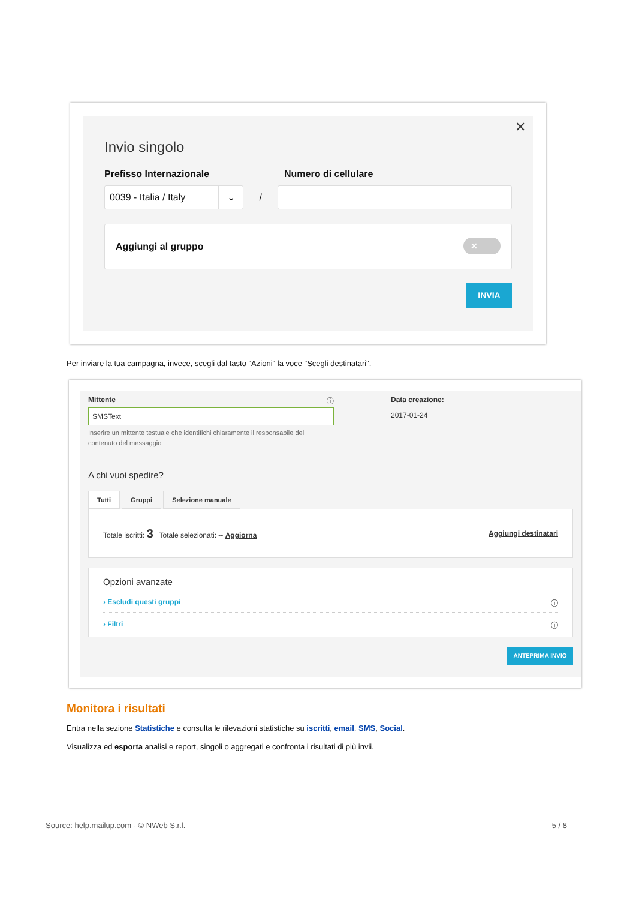✕
Invio singolo
Prefisso Internazionale Numero di cellulare
0039 - Italia / Italy ⌄
/
Aggiungi al gruppo ✕
INVIA
Per inviare la tua campagna, invece, scegli dal tasto "Azioni" la voce "Scegli destinatari".
Mittente ⓘ
SMSText
Inserire un mittente testuale che identifichi chiaramente il responsabile del contenuto del messaggio
Data creazione:
2017-01-24
A chi vuoi spedire?
Tutti Gruppi Selezione manuale
Totale iscritti: 3 Totale selezionati: -- Aggiorna Aggiungi destinatari
Opzioni avanzate
› Escludi questi gruppi ⓘ
› Filtri ⓘ
ANTEPRIMA INVIO
Monitora i risultati
Entra nella sezione Statistiche e consulta le rilevazioni statistiche su iscritti, email, SMS, Social.
Visualizza ed esporta analisi e report, singoli o aggregati e confronta i risultati di più invii.
Source: help.mailup.com - © NWeb S.r.l. 5 / 8